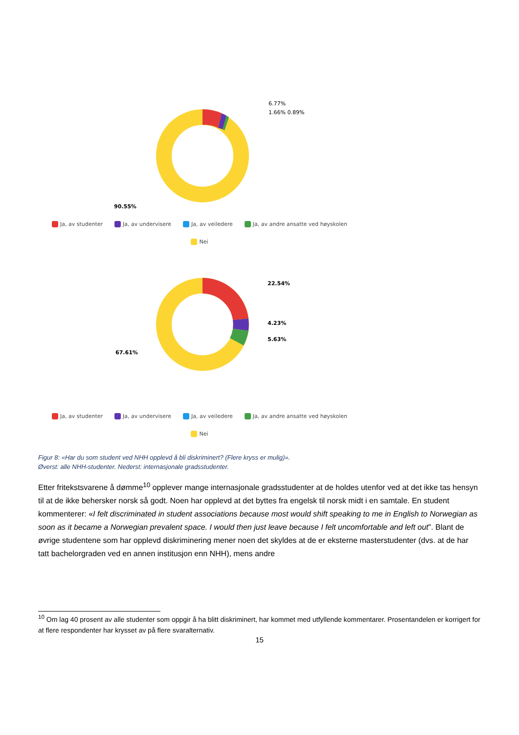6.77%
1.66% 0.89%
90.55%
Ja, av studenter Ja, av undervisere Ja, av veiledere Ja, av andre ansatte ved høyskolen
Nei
22.54%
4.23%
5.63%
67.61%
Ja, av studenter Ja, av undervisere Ja, av veiledere Ja, av andre ansatte ved høyskolen
Nei
Figur 8: «Har du som student ved NHH opplevd å bli diskriminert? (Flere kryss er mulig)».
Øverst: alle NHH-studenter. Nederst: internasjonale gradsstudenter.
Etter fritekstsvarene å dømme<sup>10</sup> opplever mange internasjonale gradsstudenter at de holdes utenfor ved at det ikke tas hensyn til at de ikke behersker norsk så godt. Noen har opplevd at det byttes fra engelsk til norsk midt i en samtale. En student kommenterer: «I felt discriminated in student associations because most would shift speaking to me in English to Norwegian as soon as it became a Norwegian prevalent space. I would then just leave because I felt uncomfortable and left out”. Blant de øvrige studentene som har opplevd diskriminering mener noen det skyldes at de er eksterne masterstudenter (dvs. at de har tatt bachelorgraden ved en annen institusjon enn NHH), mens andre
<sup>10</sup> Om lag 40 prosent av alle studenter som oppgir å ha blitt diskriminert, har kommet med utfyllende kommentarer. Prosentandelen er korrigert for at flere respondenter har krysset av på flere svaralternativ.
15